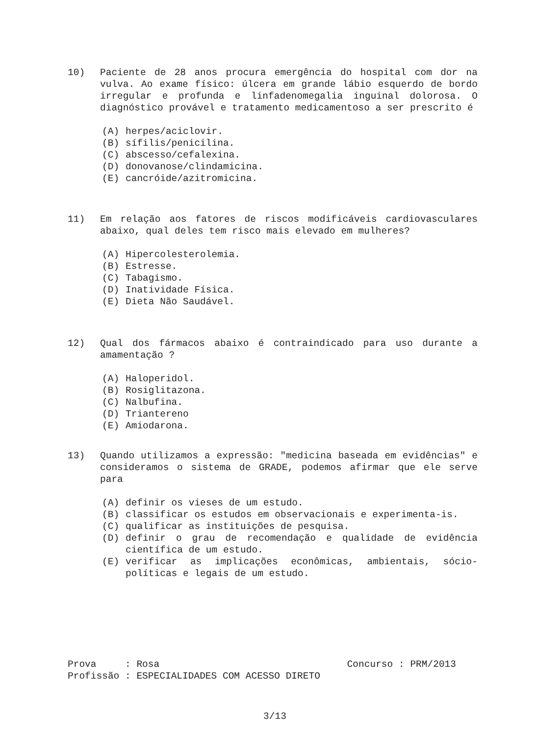10) Paciente de 28 anos procura emergência do hospital com dor na vulva. Ao exame físico: úlcera em grande lábio esquerdo de bordo irregular e profunda e linfadenomegalia inguinal dolorosa. O diagnóstico provável e tratamento medicamentoso a ser prescrito é
(A) herpes/aciclovir.
(B) sífilis/penicilina.
(C) abscesso/cefalexina.
(D) donovanose/clindamicina.
(E) cancróide/azitromicina.
11) Em relação aos fatores de riscos modificáveis cardiovasculares abaixo, qual deles tem risco mais elevado em mulheres?
(A) Hipercolesterolemia.
(B) Estresse.
(C) Tabagismo.
(D) Inatividade Física.
(E) Dieta Não Saudável.
12) Qual dos fármacos abaixo é contraindicado para uso durante a amamentação ?
(A) Haloperidol.
(B) Rosiglitazona.
(C) Nalbufina.
(D) Triantereno
(E) Amiodarona.
13) Quando utilizamos a expressão: "medicina baseada em evidências" e consideramos o sistema de GRADE, podemos afirmar que ele serve para
(A) definir os vieses de um estudo.
(B) classificar os estudos em observacionais e experimenta-is.
(C) qualificar as instituições de pesquisa.
(D) definir o grau de recomendação e qualidade de evidência científica de um estudo.
(E) verificar as implicações econômicas, ambientais, sócio-políticas e legais de um estudo.
Prova : Rosa Concurso : PRM/2013
Profissão : ESPECIALIDADES COM ACESSO DIRETO
3/13